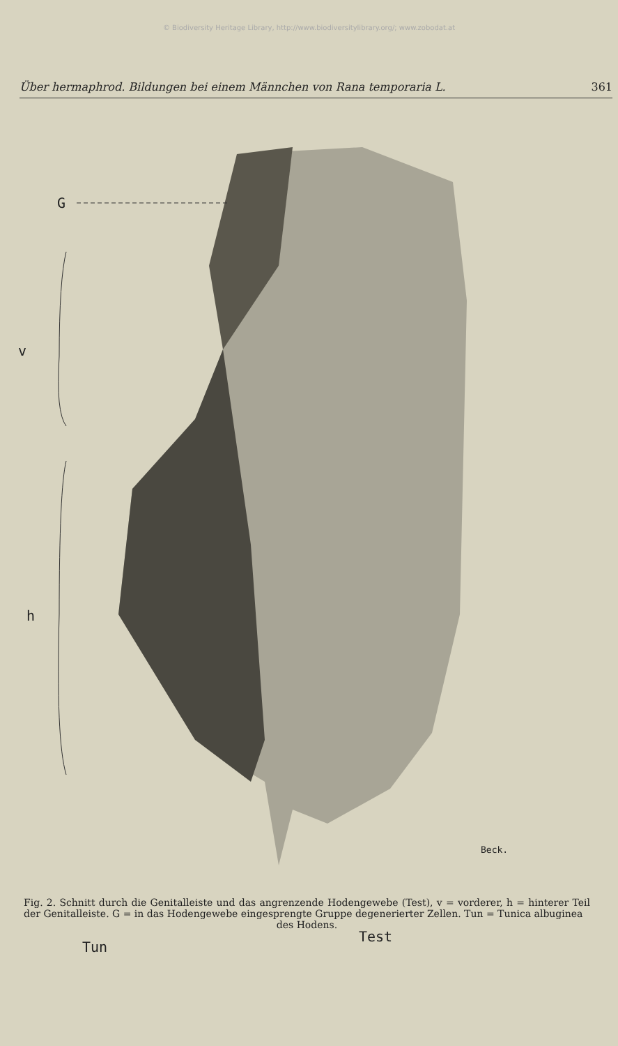© Biodiversity Heritage Library, http://www.biodiversitylibrary.org/; www.zobodat.at
Über hermaphrod. Bildungen bei einem Männchen von Rana temporaria L. 361
G
v
h
Tun
Test
Beck.
Fig. 2. Schnitt durch die Genitalleiste und das angrenzende Hodengewebe (Test), v = vorderer, h = hinterer Teil der Genitalleiste. G = in das Hodengewebe eingesprengte Gruppe degenerierter Zellen. Tun = Tunica albuginea
des Hodens.